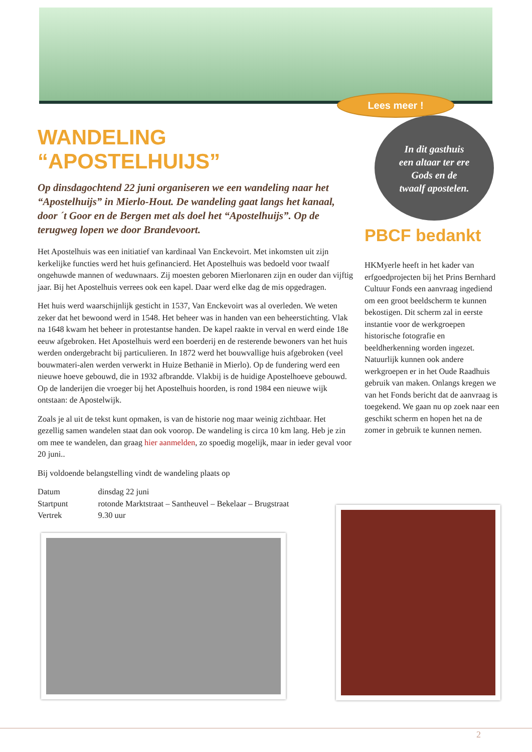Lees meer !
WANDELING “APOSTELHUIJS”
Op dinsdagochtend 22 juni organiseren we een wandeling naar het “Apostelhuijs” in Mierlo-Hout. De wandeling gaat langs het kanaal, door ´t Goor en de Bergen met als doel het “Apostelhuijs”. Op de terugweg lopen we door Brandevoort.
Het Apostelhuis was een initiatief van kardinaal Van Enckevoirt. Met inkomsten uit zijn kerkelijke functies werd het huis gefinancierd. Het Apostelhuis was bedoeld voor twaalf ongehuwde mannen of weduwnaars. Zij moesten geboren Mierlonaren zijn en ouder dan vijftig jaar. Bij het Apostelhuis verrees ook een kapel. Daar werd elke dag de mis opgedragen.
Het huis werd waarschijnlijk gesticht in 1537, Van Enckevoirt was al overleden. We weten zeker dat het bewoond werd in 1548. Het beheer was in handen van een beheerstichting. Vlak na 1648 kwam het beheer in protestantse handen. De kapel raakte in verval en werd einde 18e eeuw afgebroken. Het Apostelhuis werd een boerderij en de resterende bewoners van het huis werden ondergebracht bij particulieren. In 1872 werd het bouwvallige huis afgebroken (veel bouwmateri-alen werden verwerkt in Huize Bethanië in Mierlo). Op de fundering werd een nieuwe hoeve gebouwd, die in 1932 afbrandde. Vlakbij is de huidige Apostelhoeve gebouwd. Op de landerijen die vroeger bij het Apostelhuis hoorden, is rond 1984 een nieuwe wijk ontstaan: de Apostelwijk.
Zoals je al uit de tekst kunt opmaken, is van de historie nog maar weinig zichtbaar. Het gezellig samen wandelen staat dan ook voorop. De wandeling is circa 10 km lang. Heb je zin om mee te wandelen, dan graag hier aanmelden, zo spoedig mogelijk, maar in ieder geval voor 20 juni..
Bij voldoende belangstelling vindt de wandeling plaats op
| Datum | dinsdag 22 juni |
| Startpunt | rotonde Marktstraat – Santheuvel – Bekelaar – Brugstraat |
| Vertrek | 9.30 uur |
In dit gasthuis
een altaar ter ere
Gods en de
twaalf apostelen.
PBCF bedankt
HKMyerle heeft in het kader van erfgoedprojecten bij het Prins Bernhard Cultuur Fonds een aanvraag ingediend om een groot beeldscherm te kunnen bekostigen. Dit scherm zal in eerste instantie voor de werkgroepen historische fotografie en beeldherkenning worden ingezet. Natuurlijk kunnen ook andere werkgroepen er in het Oude Raadhuis gebruik van maken. Onlangs kregen we van het Fonds bericht dat de aanvraag is toegekend. We gaan nu op zoek naar een geschikt scherm en hopen het na de zomer in gebruik te kunnen nemen.
2